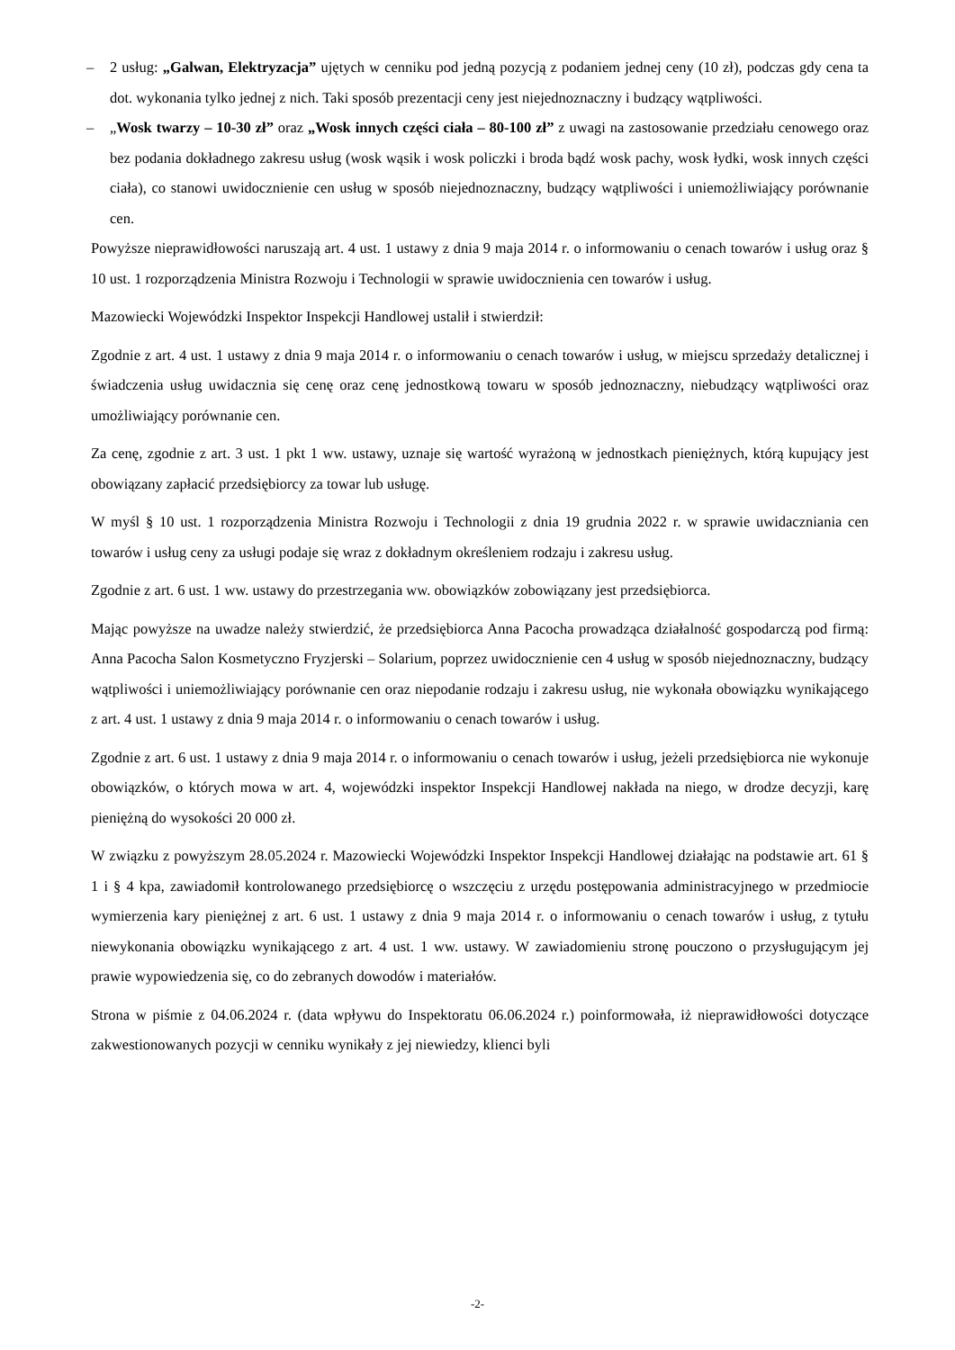– 2 usług: „Galwan, Elektryzacja” ujętych w cenniku pod jedną pozycją z podaniem jednej ceny (10 zł), podczas gdy cena ta dot. wykonania tylko jednej z nich. Taki sposób prezentacji ceny jest niejednoznaczny i budzący wątpliwości.
– „Wosk twarzy – 10-30 zł” oraz „Wosk innych części ciała – 80-100 zł” z uwagi na zastosowanie przedziału cenowego oraz bez podania dokładnego zakresu usług (wosk wąsik i wosk policzki i broda bądź wosk pachy, wosk łydki, wosk innych części ciała), co stanowi uwidocznienie cen usług w sposób niejednoznaczny, budzący wątpliwości i uniemożliwiający porównanie cen.
Powyższe nieprawidłowości naruszają art. 4 ust. 1 ustawy z dnia 9 maja 2014 r. o informowaniu o cenach towarów i usług oraz § 10 ust. 1 rozporządzenia Ministra Rozwoju i Technologii w sprawie uwidocznienia cen towarów i usług.
Mazowiecki Wojewódzki Inspektor Inspekcji Handlowej ustalił i stwierdził:
Zgodnie z art. 4 ust. 1 ustawy z dnia 9 maja 2014 r. o informowaniu o cenach towarów i usług, w miejscu sprzedaży detalicznej i świadczenia usług uwidacznia się cenę oraz cenę jednostkową towaru w sposób jednoznaczny, niebudzący wątpliwości oraz umożliwiający porównanie cen.
Za cenę, zgodnie z art. 3 ust. 1 pkt 1 ww. ustawy, uznaje się wartość wyrażoną w jednostkach pieniężnych, którą kupujący jest obowiązany zapłacić przedsiębiorcy za towar lub usługę.
W myśl § 10 ust. 1 rozporządzenia Ministra Rozwoju i Technologii z dnia 19 grudnia 2022 r. w sprawie uwidaczniania cen towarów i usług ceny za usługi podaje się wraz z dokładnym określeniem rodzaju i zakresu usług.
Zgodnie z art. 6 ust. 1 ww. ustawy do przestrzegania ww. obowiązków zobowiązany jest przedsiębiorca.
Mając powyższe na uwadze należy stwierdzić, że przedsiębiorca Anna Pacocha prowadząca działalność gospodarczą pod firmą: Anna Pacocha Salon Kosmetyczno Fryzjerski – Solarium, poprzez uwidocznienie cen 4 usług w sposób niejednoznaczny, budzący wątpliwości i uniemożliwiający porównanie cen oraz niepodanie rodzaju i zakresu usług, nie wykonała obowiązku wynikającego z art. 4 ust. 1 ustawy z dnia 9 maja 2014 r. o informowaniu o cenach towarów i usług.
Zgodnie z art. 6 ust. 1 ustawy z dnia 9 maja 2014 r. o informowaniu o cenach towarów i usług, jeżeli przedsiębiorca nie wykonuje obowiązków, o których mowa w art. 4, wojewódzki inspektor Inspekcji Handlowej nakłada na niego, w drodze decyzji, karę pieniężną do wysokości 20 000 zł.
W związku z powyższym 28.05.2024 r. Mazowiecki Wojewódzki Inspektor Inspekcji Handlowej działając na podstawie art. 61 § 1 i § 4 kpa, zawiadomił kontrolowanego przedsiębiorcę o wszczęciu z urzędu postępowania administracyjnego w przedmiocie wymierzenia kary pieniężnej z art. 6 ust. 1 ustawy z dnia 9 maja 2014 r. o informowaniu o cenach towarów i usług, z tytułu niewykonania obowiązku wynikającego z art. 4 ust. 1 ww. ustawy. W zawiadomieniu stronę pouczono o przysługującym jej prawie wypowiedzenia się, co do zebranych dowodów i materiałów.
Strona w piśmie z 04.06.2024 r. (data wpływu do Inspektoratu 06.06.2024 r.) poinformowała, iż nieprawidłowości dotyczące zakwestionowanych pozycji w cenniku wynikały z jej niewiedzy, klienci byli
-2-